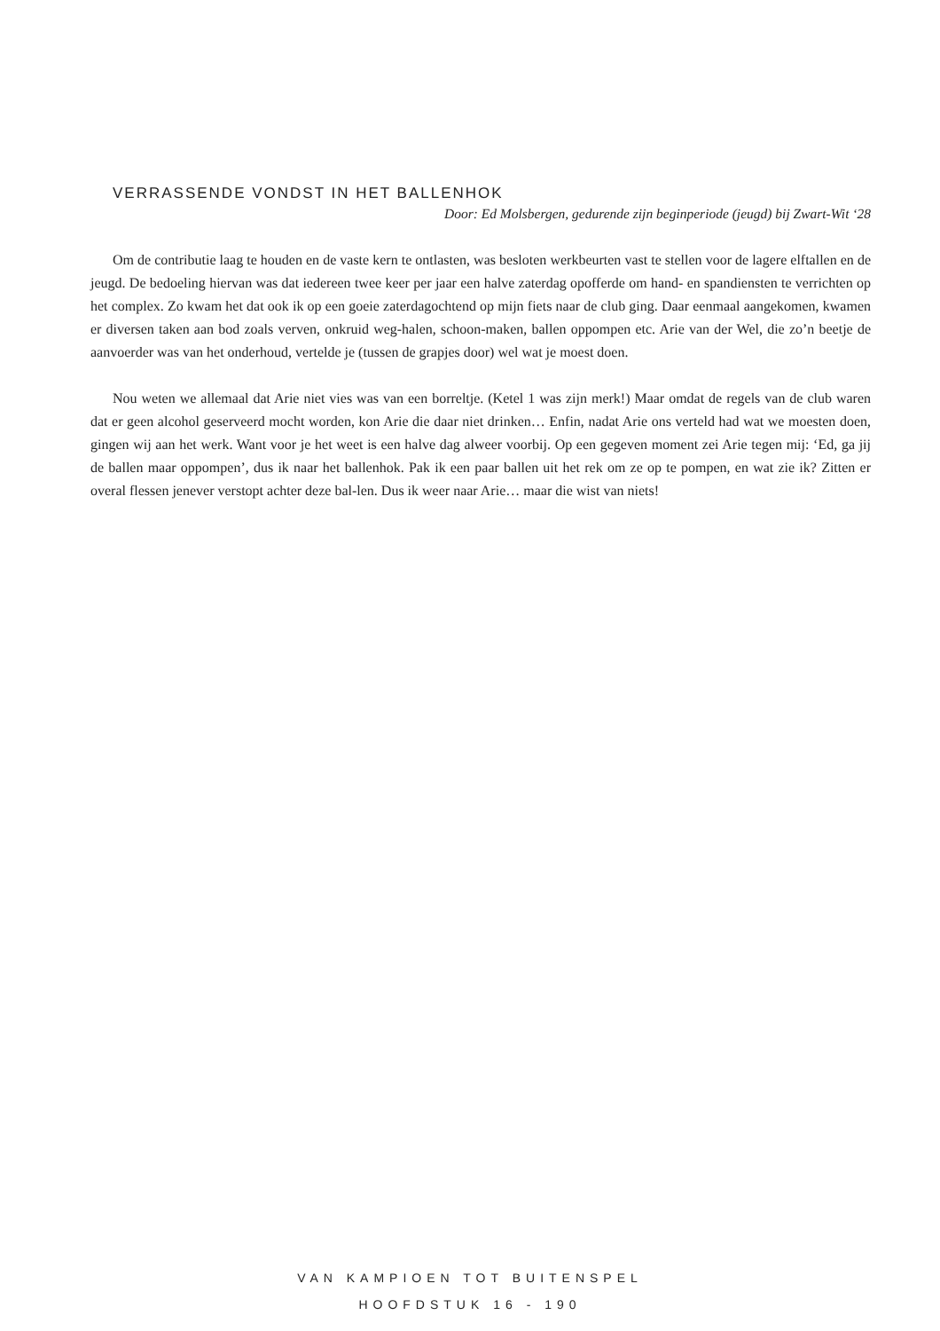VERRASSENDE VONDST IN HET BALLENHOK
Door: Ed Molsbergen, gedurende zijn beginperiode (jeugd) bij Zwart-Wit ‘28
Om de contributie laag te houden en de vaste kern te ontlasten, was besloten werkbeurten vast te stellen voor de lagere elftallen en de jeugd. De bedoeling hiervan was dat iedereen twee keer per jaar een halve zaterdag opofferde om hand- en spandiensten te verrichten op het complex. Zo kwam het dat ook ik op een goeie zaterdagochtend op mijn fiets naar de club ging. Daar eenmaal aangekomen, kwamen er diversen taken aan bod zoals verven, onkruid weg-halen, schoon-maken, ballen oppompen etc. Arie van der Wel, die zo’n beetje de aanvoerder was van het onderhoud, vertelde je (tussen de grapjes door) wel wat je moest doen.
Nou weten we allemaal dat Arie niet vies was van een borreltje. (Ketel 1 was zijn merk!) Maar omdat de regels van de club waren dat er geen alcohol geserveerd mocht worden, kon Arie die daar niet drinken… Enfin, nadat Arie ons verteld had wat we moesten doen, gingen wij aan het werk. Want voor je het weet is een halve dag alweer voorbij. Op een gegeven moment zei Arie tegen mij: ‘Ed, ga jij de ballen maar oppompen’, dus ik naar het ballenhok. Pak ik een paar ballen uit het rek om ze op te pompen, en wat zie ik? Zitten er overal flessen jenever verstopt achter deze bal-len. Dus ik weer naar Arie… maar die wist van niets!
VAN KAMPIOEN TOT BUITENSPEL
HOOFDSTUK 16 - 190